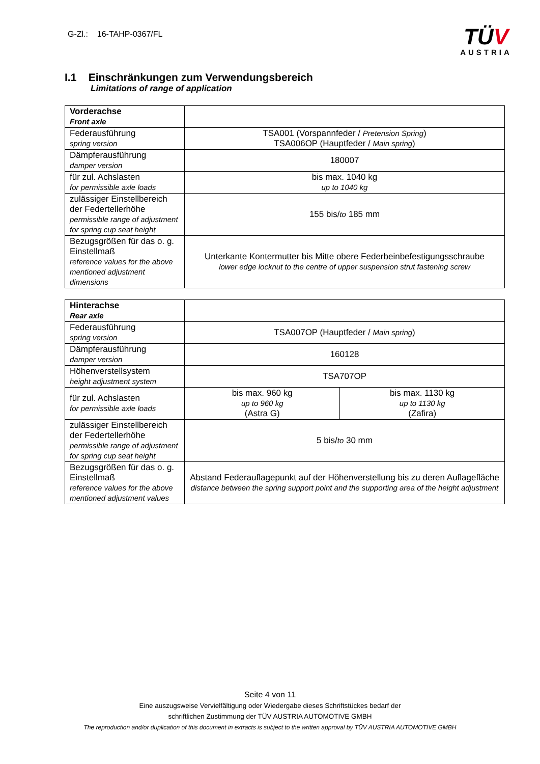G-Zl.: 16-TAHP-0367/FL
TÜV
AUSTRIA
I.1 Einschränkungen zum Verwendungsbereich
Limitations of range of application
| Vorderachse Front axle | |
| Federausführung spring version | TSA001 (Vorspannfeder / Pretension Spring ) TSA006OP (Hauptfeder / Main spring ) |
| Dämpferausführung damper version | 180007 |
| für zul. Achslasten for permissible axle loads | bis max. 1040 kg up to 1040 kg |
| zulässiger Einstellbereich der Federtellerhöhe permissible range of adjustment for spring cup seat height | 155 bis/ to 185 mm |
| Bezugsgrößen für das o. g. Einstellmaß reference values for the above mentioned adjustment dimensions | Unterkante Kontermutter bis Mitte obere Federbeinbefestigungsschraube lower edge locknut to the centre of upper suspension strut fastening screw |
| Hinterachse Rear axle | | |
| Federausführung spring version | TSA007OP (Hauptfeder / Main spring ) | |
| Dämpferausführung damper version | 160128 | |
| Höhenverstellsystem height adjustment system | TSA707OP | |
| für zul. Achslasten for permissible axle loads | bis max. 960 kg up to 960 kg (Astra G) | bis max. 1130 kg up to 1130 kg (Zafira) |
| zulässiger Einstellbereich der Federtellerhöhe permissible range of adjustment for spring cup seat height | 5 bis/ to 30 mm | |
| Bezugsgrößen für das o. g. Einstellmaß reference values for the above mentioned adjustment values | Abstand Federauflagepunkt auf der Höhenverstellung bis zu deren Auflagefläche distance between the spring support point and the supporting area of the height adjustment | |
Seite 4 von 11
Eine auszugsweise Vervielfältigung oder Wiedergabe dieses Schriftstückes bedarf der
schriftlichen Zustimmung der TÜV AUSTRIA AUTOMOTIVE GMBH
The reproduction and/or duplication of this document in extracts is subject to the written approval by TÜV AUSTRIA AUTOMOTIVE GMBH